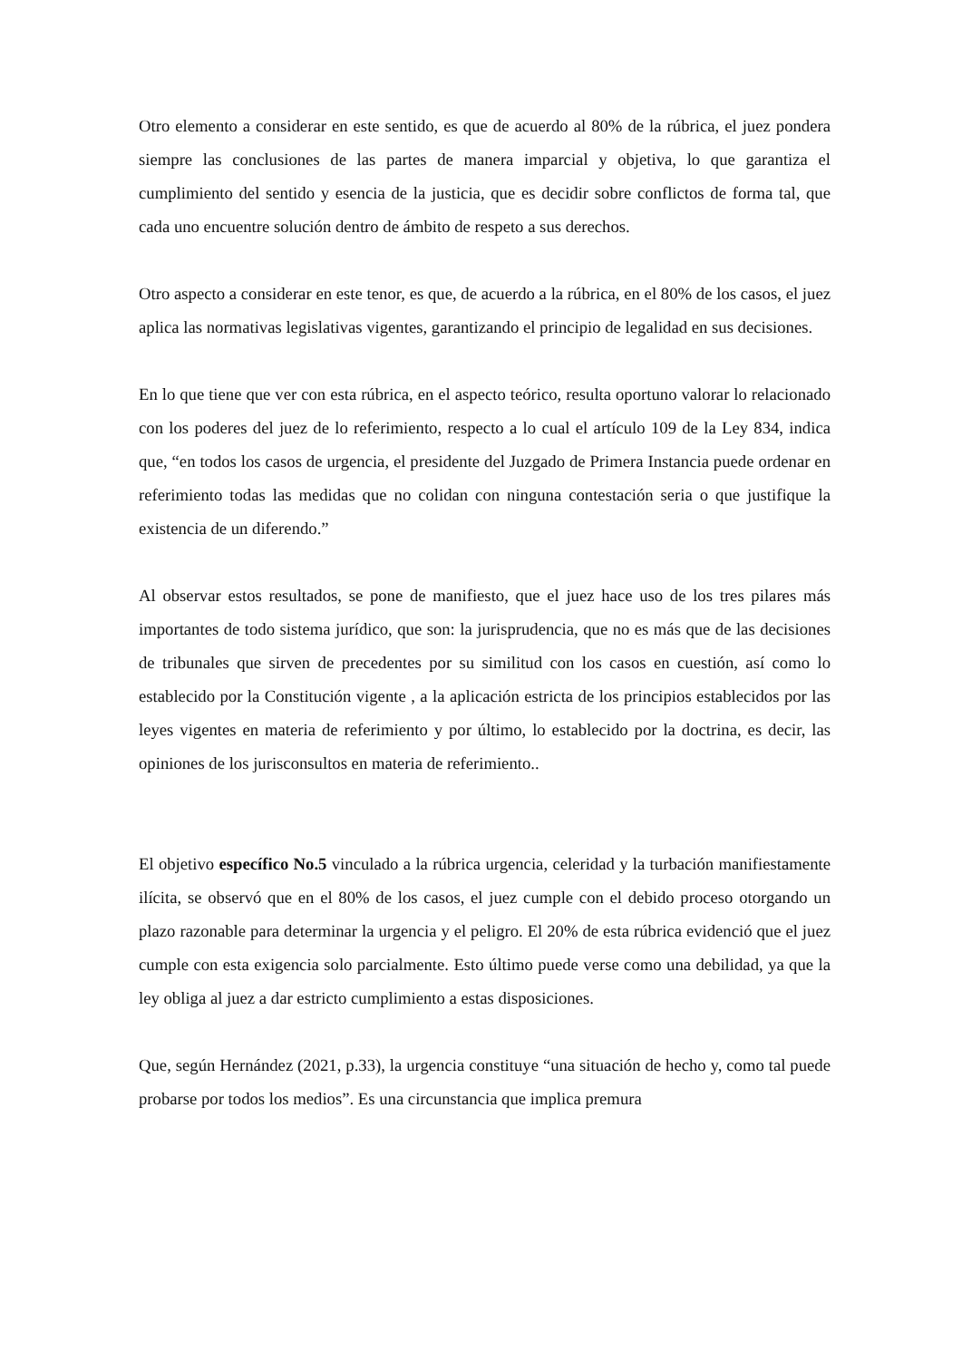Otro elemento a considerar en este sentido, es que de acuerdo al 80% de la rúbrica, el juez pondera siempre las conclusiones de las partes de manera imparcial y objetiva, lo que garantiza el cumplimiento del sentido y esencia de la justicia, que es decidir sobre conflictos de forma tal, que cada uno encuentre solución dentro de ámbito de respeto a sus derechos.
Otro aspecto a considerar en este tenor, es que, de acuerdo a la rúbrica, en el 80% de los casos, el juez aplica las normativas legislativas vigentes, garantizando el principio de legalidad en sus decisiones.
En lo que tiene que ver con esta rúbrica, en el aspecto teórico, resulta oportuno valorar lo relacionado con los poderes del juez de lo referimiento, respecto a lo cual el artículo 109 de la Ley 834, indica que, “en todos los casos de urgencia, el presidente del Juzgado de Primera Instancia puede ordenar en referimiento todas las medidas que no colidan con ninguna contestación seria o que justifique la existencia de un diferendo.”
Al observar estos resultados, se pone de manifiesto, que el juez hace uso de los tres pilares más importantes de todo sistema jurídico, que son: la jurisprudencia, que no es más que de las decisiones de tribunales que sirven de precedentes por su similitud con los casos en cuestión, así como lo establecido por la Constitución vigente , a la aplicación estricta de los principios establecidos por las leyes vigentes en materia de referimiento y por último, lo establecido por la doctrina, es decir, las opiniones de los jurisconsultos en materia de referimiento..
El objetivo específico No.5 vinculado a la rúbrica urgencia, celeridad y la turbación manifiestamente ilícita, se observó que en el 80% de los casos, el juez cumple con el debido proceso otorgando un plazo razonable para determinar la urgencia y el peligro. El 20% de esta rúbrica evidenció que el juez cumple con esta exigencia solo parcialmente. Esto último puede verse como una debilidad, ya que la ley obliga al juez a dar estricto cumplimiento a estas disposiciones.
Que, según Hernández (2021, p.33), la urgencia constituye “una situación de hecho y, como tal puede probarse por todos los medios”. Es una circunstancia que implica premura